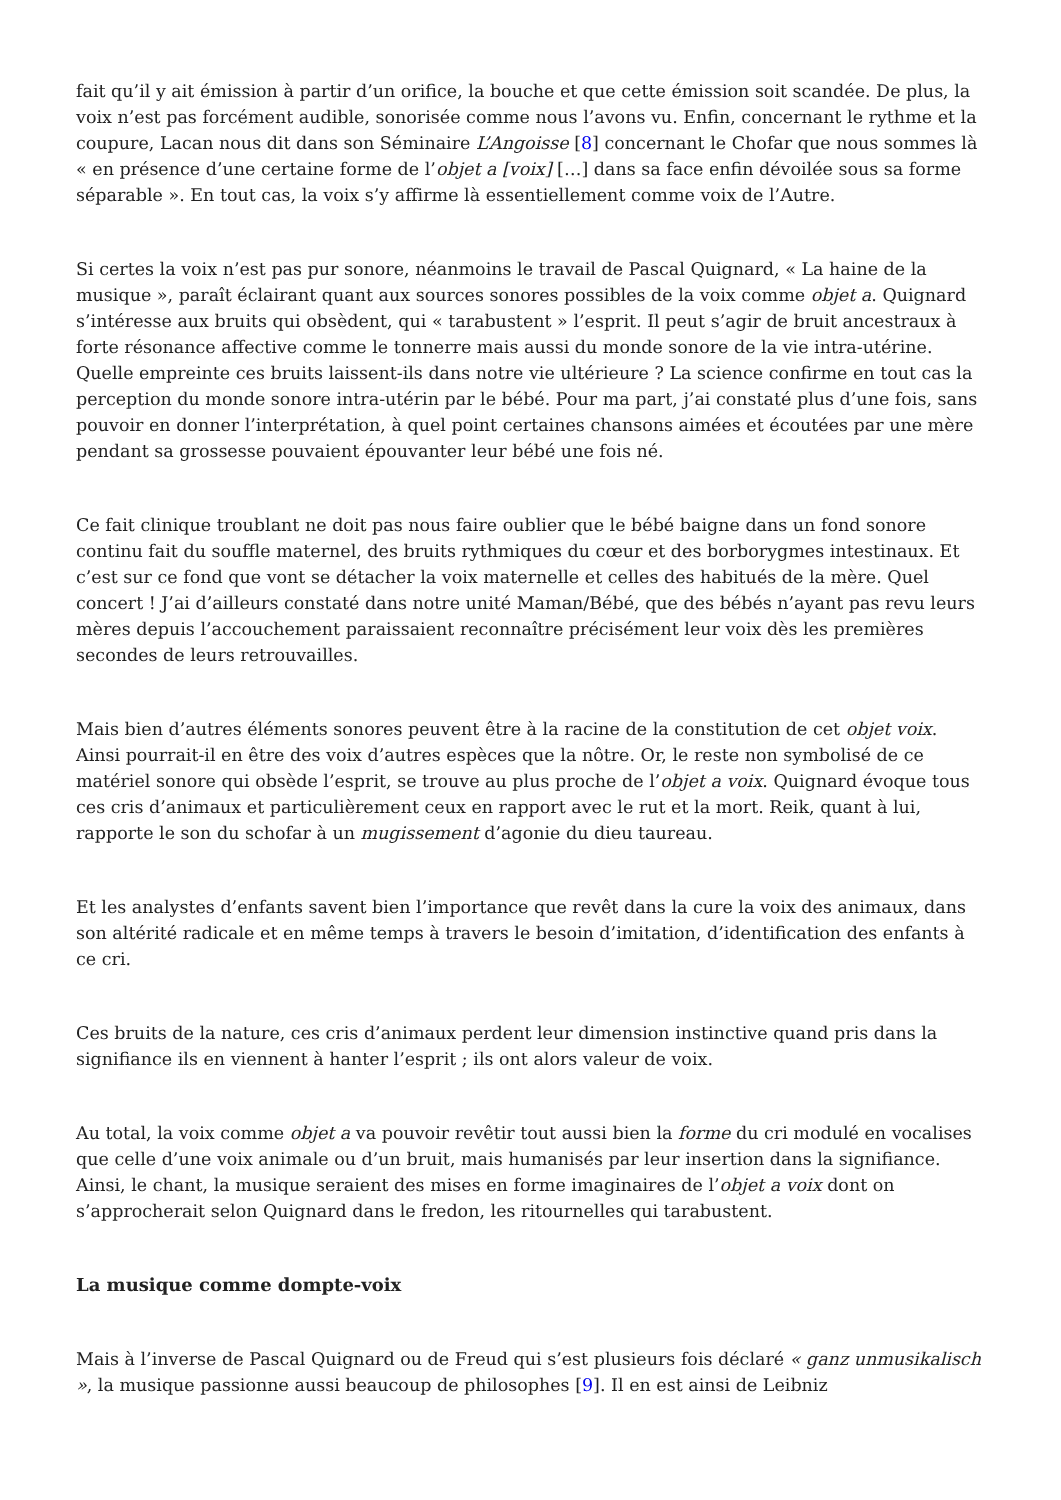fait qu’il y ait émission à partir d’un orifice, la bouche et que cette émission soit scandée. De plus, la voix n’est pas forcément audible, sonorisée comme nous l’avons vu. Enfin, concernant le rythme et la coupure, Lacan nous dit dans son Séminaire L’Angoisse [8] concernant le Chofar que nous sommes là « en présence d’une certaine forme de l’objet a [voix] […] dans sa face enfin dévoilée sous sa forme séparable ». En tout cas, la voix s’y affirme là essentiellement comme voix de l’Autre.
Si certes la voix n’est pas pur sonore, néanmoins le travail de Pascal Quignard, « La haine de la musique », paraît éclairant quant aux sources sonores possibles de la voix comme objet a. Quignard s’intéresse aux bruits qui obsèdent, qui « tarabustent » l’esprit. Il peut s’agir de bruit ancestraux à forte résonance affective comme le tonnerre mais aussi du monde sonore de la vie intra-utérine. Quelle empreinte ces bruits laissent-ils dans notre vie ultérieure ? La science confirme en tout cas la perception du monde sonore intra-utérin par le bébé. Pour ma part, j’ai constaté plus d’une fois, sans pouvoir en donner l’interprétation, à quel point certaines chansons aimées et écoutées par une mère pendant sa grossesse pouvaient épouvanter leur bébé une fois né.
Ce fait clinique troublant ne doit pas nous faire oublier que le bébé baigne dans un fond sonore continu fait du souffle maternel, des bruits rythmiques du cœur et des borborygmes intestinaux. Et c’est sur ce fond que vont se détacher la voix maternelle et celles des habitués de la mère. Quel concert ! J’ai d’ailleurs constaté dans notre unité Maman/Bébé, que des bébés n’ayant pas revu leurs mères depuis l’accouchement paraissaient reconnaître précisément leur voix dès les premières secondes de leurs retrouvailles.
Mais bien d’autres éléments sonores peuvent être à la racine de la constitution de cet objet voix. Ainsi pourrait-il en être des voix d’autres espèces que la nôtre. Or, le reste non symbolisé de ce matériel sonore qui obsède l’esprit, se trouve au plus proche de l’objet a voix. Quignard évoque tous ces cris d’animaux et particulièrement ceux en rapport avec le rut et la mort. Reik, quant à lui, rapporte le son du schofar à un mugissement d’agonie du dieu taureau.
Et les analystes d’enfants savent bien l’importance que revêt dans la cure la voix des animaux, dans son altérité radicale et en même temps à travers le besoin d’imitation, d’identification des enfants à ce cri.
Ces bruits de la nature, ces cris d’animaux perdent leur dimension instinctive quand pris dans la signifiance ils en viennent à hanter l’esprit ; ils ont alors valeur de voix.
Au total, la voix comme objet a va pouvoir revêtir tout aussi bien la forme du cri modulé en vocalises que celle d’une voix animale ou d’un bruit, mais humanisés par leur insertion dans la signifiance. Ainsi, le chant, la musique seraient des mises en forme imaginaires de l’objet a voix dont on s’approcherait selon Quignard dans le fredon, les ritournelles qui tarabustent.
La musique comme dompte-voix
Mais à l’inverse de Pascal Quignard ou de Freud qui s’est plusieurs fois déclaré « ganz unmusikalisch », la musique passionne aussi beaucoup de philosophes [9]. Il en est ainsi de Leibniz